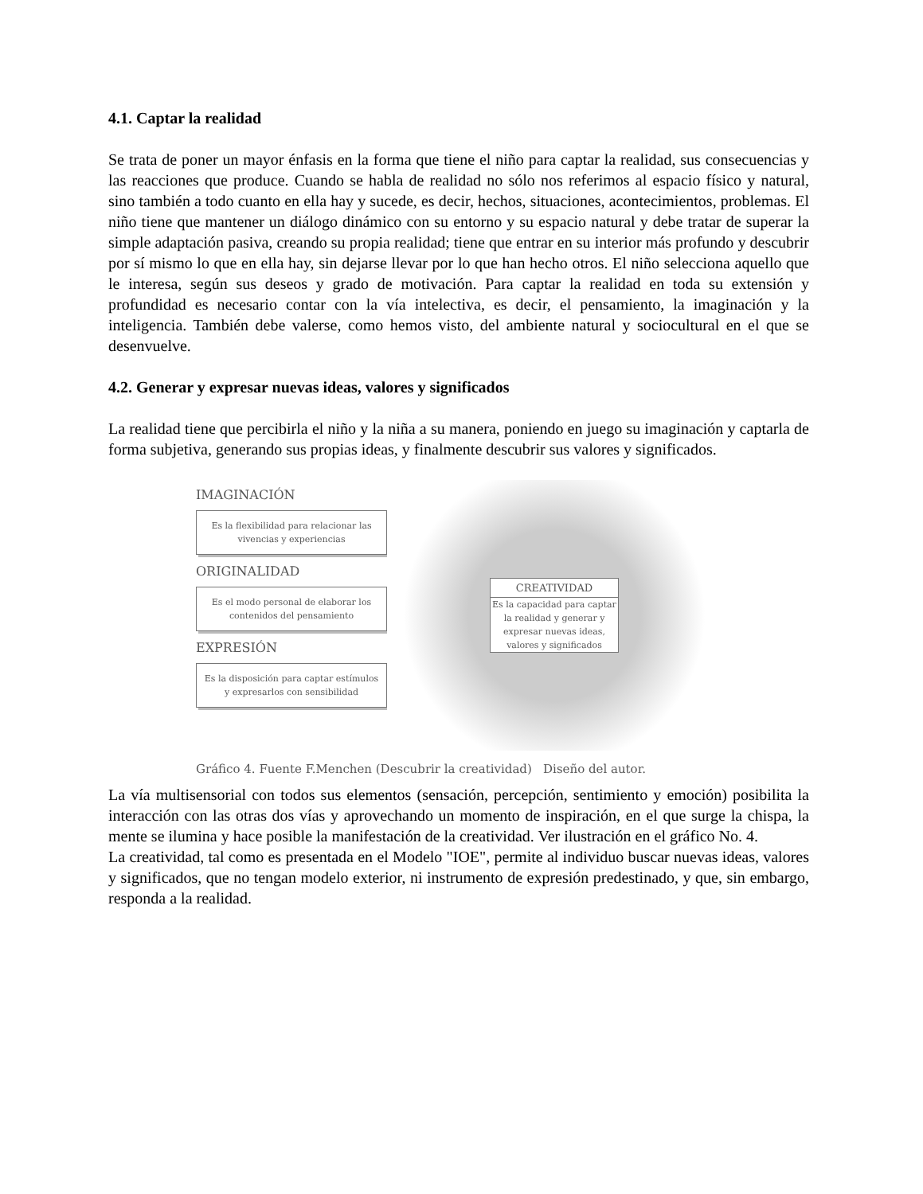4.1. Captar la realidad
Se trata de poner un mayor énfasis en la forma que tiene el niño para captar la realidad, sus consecuencias y las reacciones que produce. Cuando se habla de realidad no sólo nos referimos al espacio físico y natural, sino también a todo cuanto en ella hay y sucede, es decir, hechos, situaciones, acontecimientos, problemas. El niño tiene que mantener un diálogo dinámico con su entorno y su espacio natural y debe tratar de superar la simple adaptación pasiva, creando su propia realidad; tiene que entrar en su interior más profundo y descubrir por sí mismo lo que en ella hay, sin dejarse llevar por lo que han hecho otros. El niño selecciona aquello que le interesa, según sus deseos y grado de motivación. Para captar la realidad en toda su extensión y profundidad es necesario contar con la vía intelectiva, es decir, el pensamiento, la imaginación y la inteligencia. También debe valerse, como hemos visto, del ambiente natural y sociocultural en el que se desenvuelve.
4.2. Generar y expresar nuevas ideas, valores y significados
La realidad tiene que percibirla el niño y la niña a su manera, poniendo en juego su imaginación y captarla de forma subjetiva, generando sus propias ideas, y finalmente descubrir sus valores y significados.
IMAGINACIÓN
Es la flexibilidad para relacionar las vivencias y experiencias
ORIGINALIDAD
Es el modo personal de elaborar los contenidos del pensamiento
EXPRESIÓN
Es la disposición para captar estímulos y expresarlos con sensibilidad
CREATIVIDAD
Es la capacidad para captar la realidad y generar y expresar nuevas ideas, valores y significados
Gráfico 4. Fuente F.Menchen (Descubrir la creatividad) Diseño del autor.
La vía multisensorial con todos sus elementos (sensación, percepción, sentimiento y emoción) posibilita la interacción con las otras dos vías y aprovechando un momento de inspiración, en el que surge la chispa, la mente se ilumina y hace posible la manifestación de la creatividad. Ver ilustración en el gráfico No. 4.
La creatividad, tal como es presentada en el Modelo "IOE", permite al individuo buscar nuevas ideas, valores y significados, que no tengan modelo exterior, ni instrumento de expresión predestinado, y que, sin embargo, responda a la realidad.